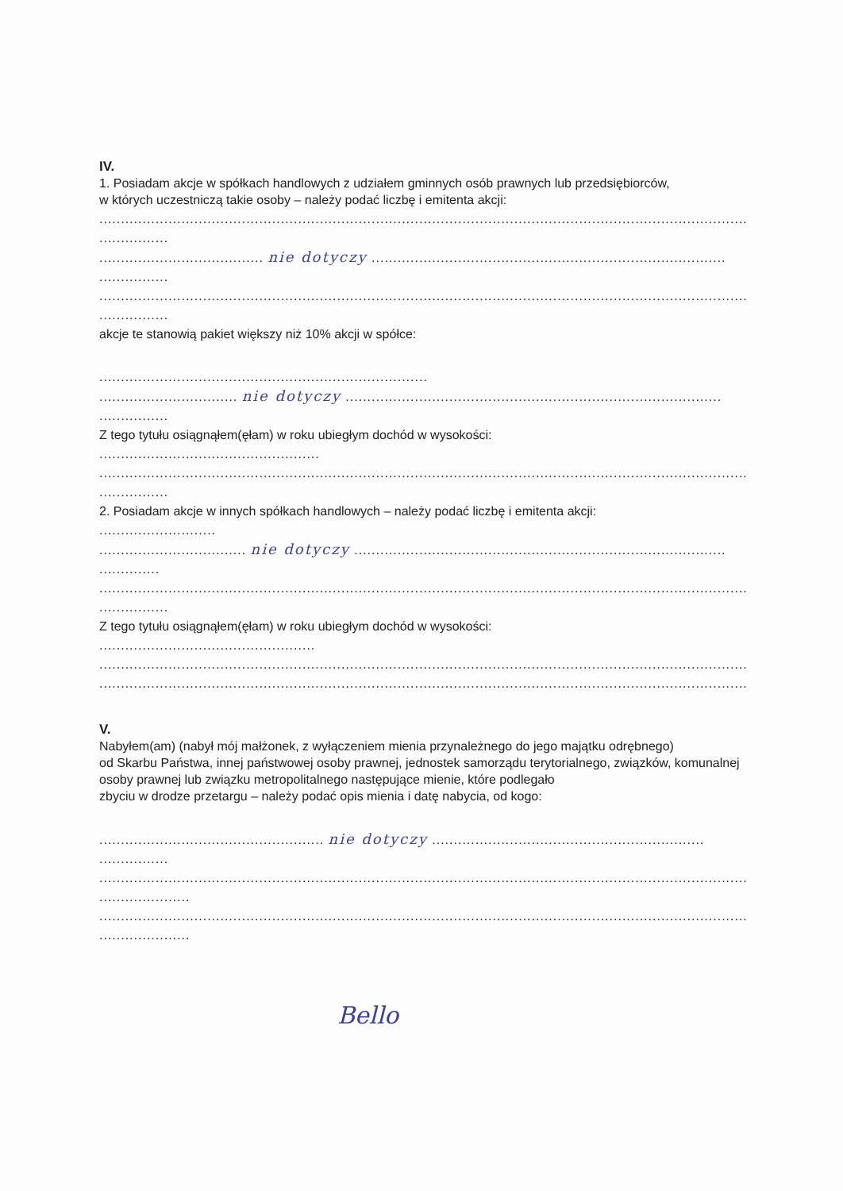IV.
1. Posiadam akcje w spółkach handlowych z udziałem gminnych osób prawnych lub przedsiębiorców,
w których uczestniczą takie osoby – należy podać liczbę i emitenta akcji:
..........................................................................................................................................................
................
...................................... nie dotyczy ..................................................................................
................
..........................................................................................................................................................
................
akcje te stanowią pakiet większy niż 10% akcji w spółce:
............................................................................
................................ nie dotyczy .......................................................................................
................
Z tego tytułu osiągnąłem(ęłam) w roku ubiegłym dochód w wysokości:
...................................................
..........................................................................................................................................................
................
2. Posiadam akcje w innych spółkach handlowych – należy podać liczbę i emitenta akcji:
...........................
.................................. nie dotyczy ......................................................................................
..............
..........................................................................................................................................................
................
Z tego tytułu osiągnąłem(ęłam) w roku ubiegłym dochód w wysokości:
..................................................
..........................................................................................................................................................
..........................................................................................................................................................
V.
Nabyłem(am) (nabył mój małżonek, z wyłączeniem mienia przynależnego do jego majątku odrębnego)
od Skarbu Państwa, innej państwowej osoby prawnej, jednostek samorządu terytorialnego, związków, komunalnej osoby prawnej lub związku metropolitalnego następujące mienie, które podlegało
zbyciu w drodze przetargu – należy podać opis mienia i datę nabycia, od kogo:
.................................................... nie dotyczy ...............................................................
................
..........................................................................................................................................................
.....................
..........................................................................................................................................................
.....................
Bello